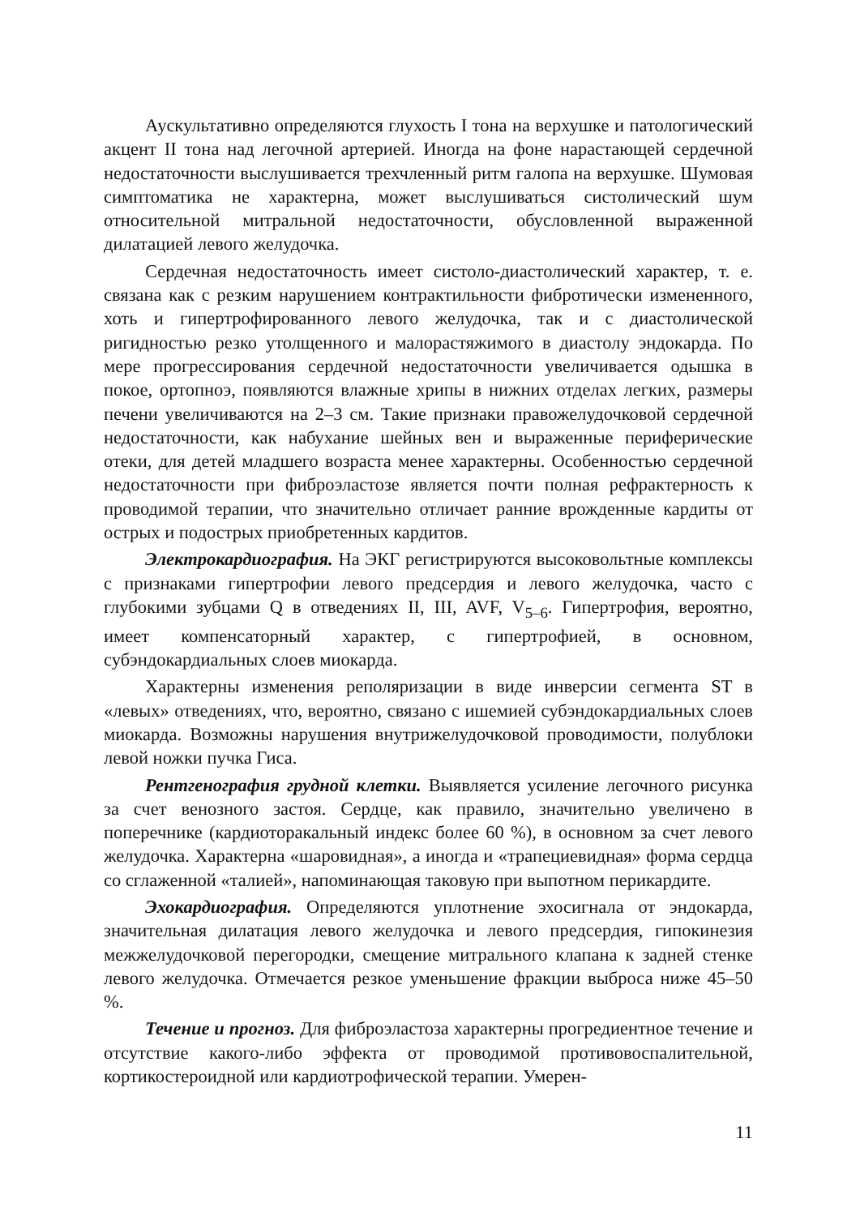Аускультативно определяются глухость I тона на верхушке и патологический акцент II тона над легочной артерией. Иногда на фоне нарастающей сердечной недостаточности выслушивается трехчленный ритм галопа на верхушке. Шумовая симптоматика не характерна, может выслушиваться систолический шум относительной митральной недостаточности, обусловленной выраженной дилатацией левого желудочка.
Сердечная недостаточность имеет систоло-диастолический характер, т. е. связана как с резким нарушением контрактильности фибротически измененного, хоть и гипертрофированного левого желудочка, так и с диастолической ригидностью резко утолщенного и малорастяжимого в диастолу эндокарда. По мере прогрессирования сердечной недостаточности увеличивается одышка в покое, ортопноэ, появляются влажные хрипы в нижних отделах легких, размеры печени увеличиваются на 2–3 см. Такие признаки правожелудочковой сердечной недостаточности, как набухание шейных вен и выраженные периферические отеки, для детей младшего возраста менее характерны. Особенностью сердечной недостаточности при фиброэластозе является почти полная рефрактерность к проводимой терапии, что значительно отличает ранние врожденные кардиты от острых и подострых приобретенных кардитов.
Электрокардиография. На ЭКГ регистрируются высоковольтные комплексы с признаками гипертрофии левого предсердия и левого желудочка, часто с глубокими зубцами Q в отведениях II, III, AVF, V<sub>5–6</sub>. Гипертрофия, вероятно, имеет компенсаторный характер, с гипертрофией, в основном, субэндокардиальных слоев миокарда.
Характерны изменения реполяризации в виде инверсии сегмента ST в «левых» отведениях, что, вероятно, связано с ишемией субэндокардиальных слоев миокарда. Возможны нарушения внутрижелудочковой проводимости, полублоки левой ножки пучка Гиса.
Рентгенография грудной клетки. Выявляется усиление легочного рисунка за счет венозного застоя. Сердце, как правило, значительно увеличено в поперечнике (кардиоторакальный индекс более 60 %), в основном за счет левого желудочка. Характерна «шаровидная», а иногда и «трапециевидная» форма сердца со сглаженной «талией», напоминающая таковую при выпотном перикардите.
Эхокардиография. Определяются уплотнение эхосигнала от эндокарда, значительная дилатация левого желудочка и левого предсердия, гипокинезия межжелудочковой перегородки, смещение митрального клапана к задней стенке левого желудочка. Отмечается резкое уменьшение фракции выброса ниже 45–50 %.
Течение и прогноз. Для фиброэластоза характерны прогредиентное течение и отсутствие какого-либо эффекта от проводимой противовоспалительной, кортикостероидной или кардиотрофической терапии. Умерен-
11